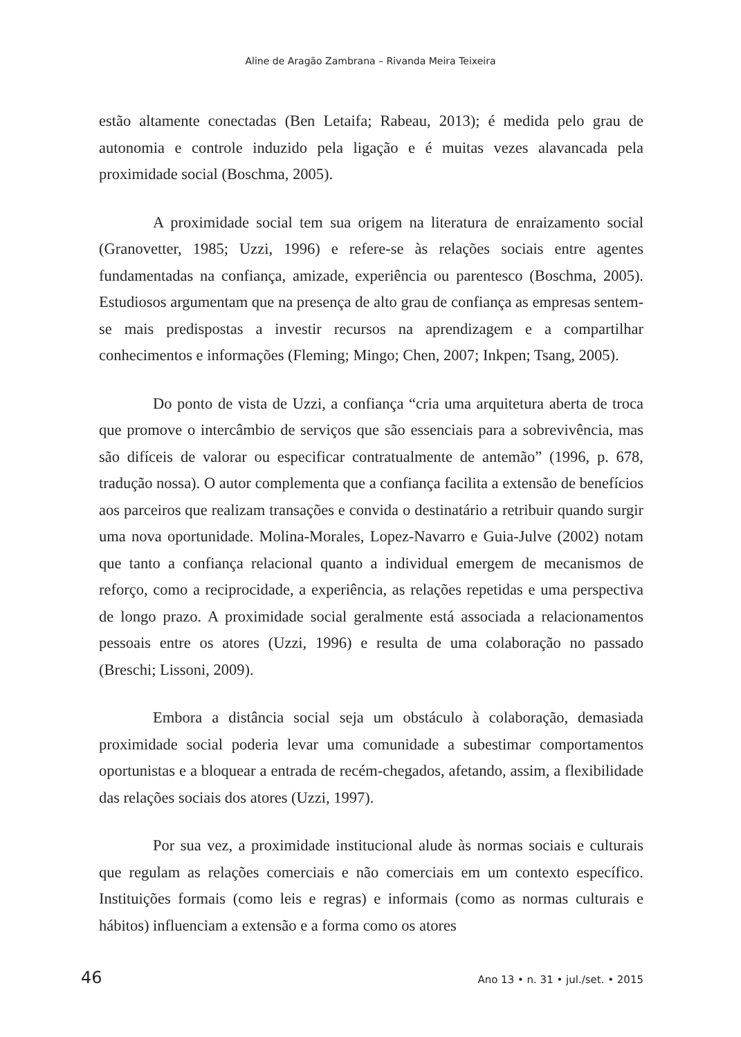Aline de Aragão Zambrana – Rivanda Meira Teixeira
estão altamente conectadas (Ben Letaifa; Rabeau, 2013); é medida pelo grau de autonomia e controle induzido pela ligação e é muitas vezes alavancada pela proximidade social (Boschma, 2005).
A proximidade social tem sua origem na literatura de enraizamento social (Granovetter, 1985; Uzzi, 1996) e refere-se às relações sociais entre agentes fundamentadas na confiança, amizade, experiência ou parentesco (Boschma, 2005). Estudiosos argumentam que na presença de alto grau de confiança as empresas sentem-se mais predispostas a investir recursos na aprendizagem e a compartilhar conhecimentos e informações (Fleming; Mingo; Chen, 2007; Inkpen; Tsang, 2005).
Do ponto de vista de Uzzi, a confiança “cria uma arquitetura aberta de troca que promove o intercâmbio de serviços que são essenciais para a sobrevivência, mas são difíceis de valorar ou especificar contratualmente de antemão” (1996, p. 678, tradução nossa). O autor complementa que a confiança facilita a extensão de benefícios aos parceiros que realizam transações e convida o destinatário a retribuir quando surgir uma nova oportunidade. Molina-Morales, Lopez-Navarro e Guia-Julve (2002) notam que tanto a confiança relacional quanto a individual emergem de mecanismos de reforço, como a reciprocidade, a experiência, as relações repetidas e uma perspectiva de longo prazo. A proximidade social geralmente está associada a relacionamentos pessoais entre os atores (Uzzi, 1996) e resulta de uma colaboração no passado (Breschi; Lissoni, 2009).
Embora a distância social seja um obstáculo à colaboração, demasiada proximidade social poderia levar uma comunidade a subestimar comportamentos oportunistas e a bloquear a entrada de recém-chegados, afetando, assim, a flexibilidade das relações sociais dos atores (Uzzi, 1997).
Por sua vez, a proximidade institucional alude às normas sociais e culturais que regulam as relações comerciais e não comerciais em um contexto específico. Instituições formais (como leis e regras) e informais (como as normas culturais e hábitos) influenciam a extensão e a forma como os atores
46 Ano 13 • n. 31 • jul./set. • 2015